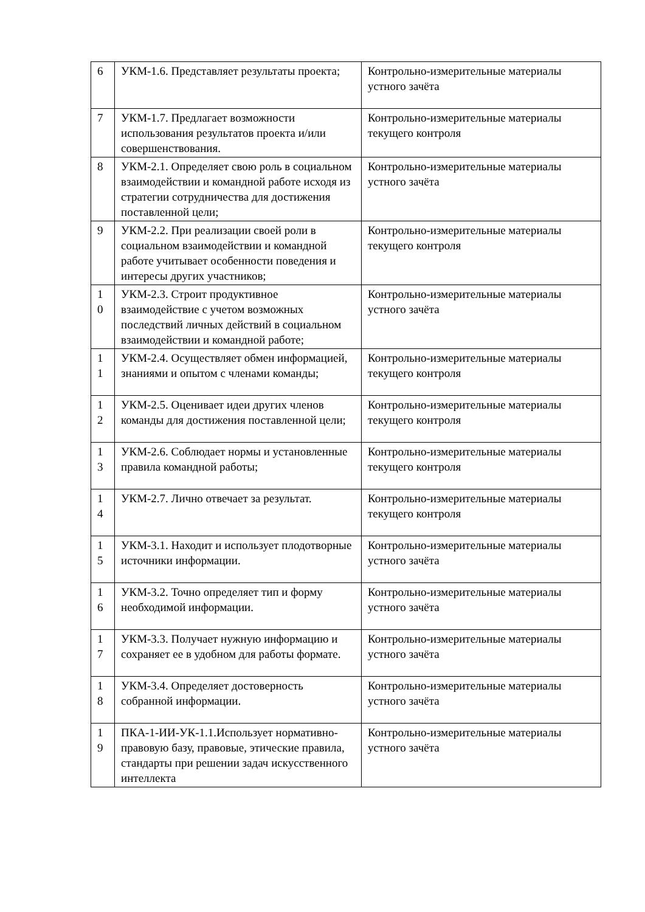| 6 | УКМ-1.6. Представляет результаты проекта; | Контрольно-измерительные материалы устного зачёта |
| 7 | УКМ-1.7. Предлагает возможности использования результатов проекта и/или совершенствования. | Контрольно-измерительные материалы текущего контроля |
| 8 | УКМ-2.1. Определяет свою роль в социальном взаимодействии и командной работе исходя из стратегии сотрудничества для достижения поставленной цели; | Контрольно-измерительные материалы устного зачёта |
| 9 | УКМ-2.2. При реализации своей роли в социальном взаимодействии и командной работе учитывает особенности поведения и интересы других участников; | Контрольно-измерительные материалы текущего контроля |
| 1 0 | УКМ-2.3. Строит продуктивное взаимодействие с учетом возможных последствий личных действий в социальном взаимодействии и командной работе; | Контрольно-измерительные материалы устного зачёта |
| 1 1 | УКМ-2.4. Осуществляет обмен информацией, знаниями и опытом с членами команды; | Контрольно-измерительные материалы текущего контроля |
| 1 2 | УКМ-2.5. Оценивает идеи других членов команды для достижения поставленной цели; | Контрольно-измерительные материалы текущего контроля |
| 1 3 | УКМ-2.6. Соблюдает нормы и установленные правила командной работы; | Контрольно-измерительные материалы текущего контроля |
| 1 4 | УКМ-2.7. Лично отвечает за результат. | Контрольно-измерительные материалы текущего контроля |
| 1 5 | УКМ-3.1. Находит и использует плодотворные источники информации. | Контрольно-измерительные материалы устного зачёта |
| 1 6 | УКМ-3.2. Точно определяет тип и форму необходимой информации. | Контрольно-измерительные материалы устного зачёта |
| 1 7 | УКМ-3.3. Получает нужную информацию и сохраняет ее в удобном для работы формате. | Контрольно-измерительные материалы устного зачёта |
| 1 8 | УКМ-3.4. Определяет достоверность собранной информации. | Контрольно-измерительные материалы устного зачёта |
| 1 9 | ПКА-1-ИИ-УК-1.1.Использует нормативно-правовую базу, правовые, этические правила, стандарты при решении задач искусственного интеллекта | Контрольно-измерительные материалы устного зачёта |